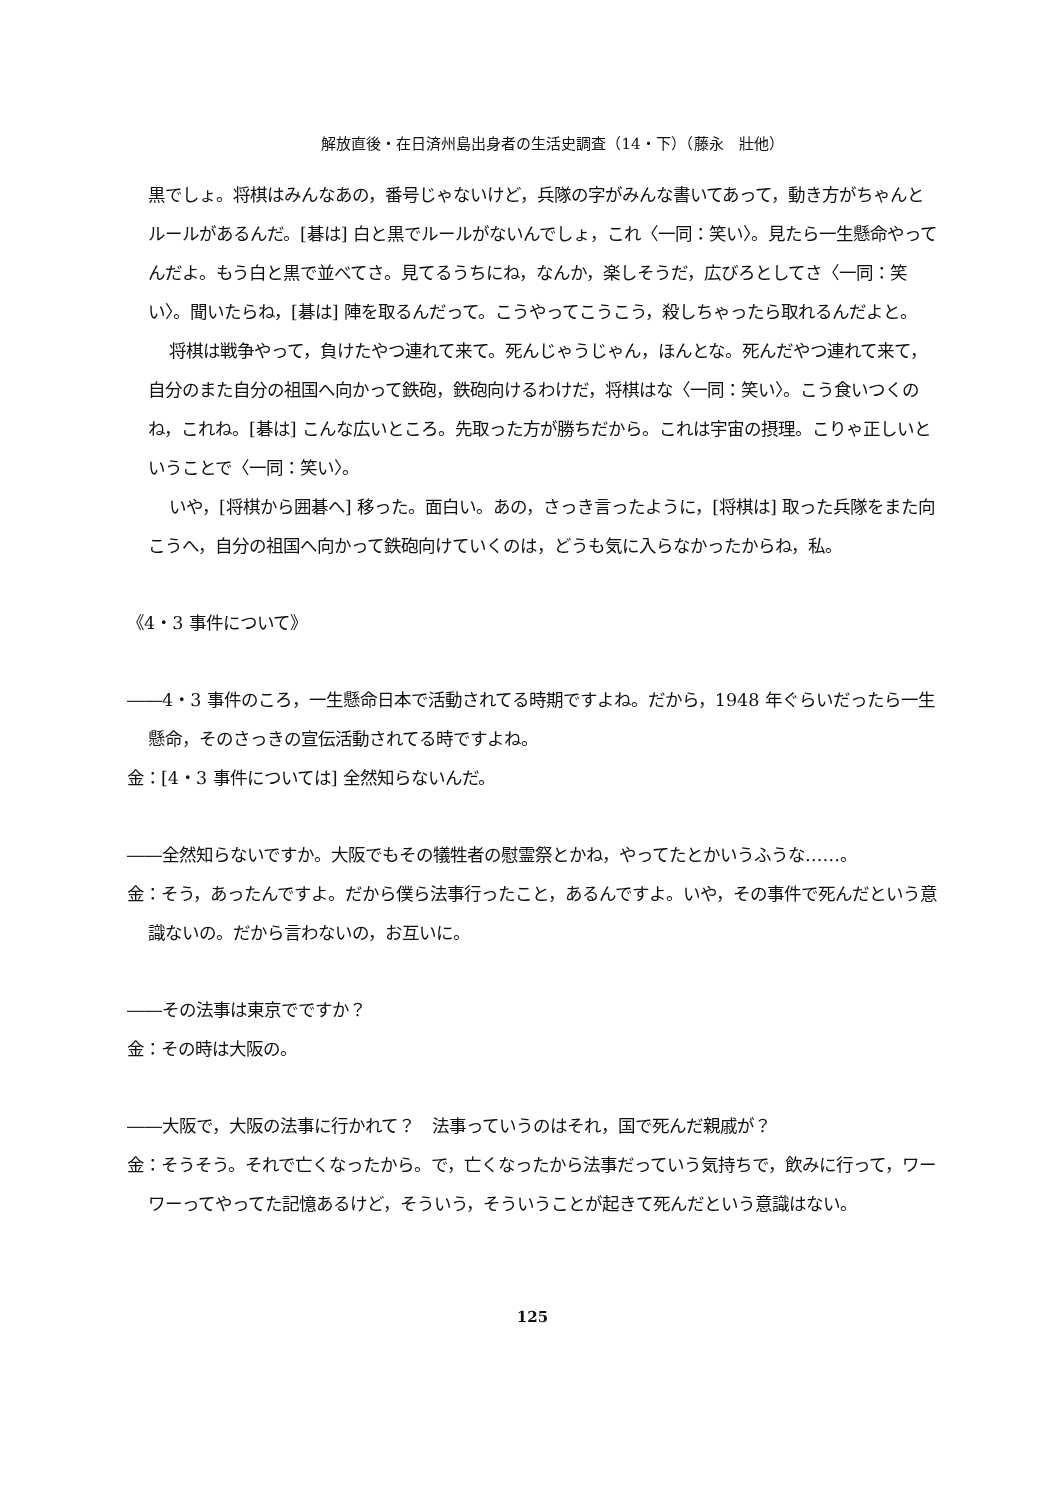解放直後・在日済州島出身者の生活史調査（14・下）（藤永　壯他）
黒でしょ。将棋はみんなあの，番号じゃないけど，兵隊の字がみんな書いてあって，動き方がちゃんとルールがあるんだ。[碁は] 白と黒でルールがないんでしょ，これ〈一同：笑い〉。見たら一生懸命やってんだよ。もう白と黒で並べてさ。見てるうちにね，なんか，楽しそうだ，広びろとしてさ〈一同：笑い〉。聞いたらね，[碁は] 陣を取るんだって。こうやってこうこう，殺しちゃったら取れるんだよと。
将棋は戦争やって，負けたやつ連れて来て。死んじゃうじゃん，ほんとな。死んだやつ連れて来て，自分のまた自分の祖国へ向かって鉄砲，鉄砲向けるわけだ，将棋はな〈一同：笑い〉。こう食いつくのね，これね。[碁は] こんな広いところ。先取った方が勝ちだから。これは宇宙の摂理。こりゃ正しいということで〈一同：笑い〉。
いや，[将棋から囲碁へ] 移った。面白い。あの，さっき言ったように，[将棋は] 取った兵隊をまた向こうへ，自分の祖国へ向かって鉄砲向けていくのは，どうも気に入らなかったからね，私。
《4・3 事件について》
――4・3 事件のころ，一生懸命日本で活動されてる時期ですよね。だから，1948 年ぐらいだったら一生懸命，そのさっきの宣伝活動されてる時ですよね。
金：[4・3 事件については] 全然知らないんだ。
――全然知らないですか。大阪でもその犠牲者の慰霊祭とかね，やってたとかいうふうな……。
金：そう，あったんですよ。だから僕ら法事行ったこと，あるんですよ。いや，その事件で死んだという意識ないの。だから言わないの，お互いに。
――その法事は東京でですか？
金：その時は大阪の。
――大阪で，大阪の法事に行かれて？　法事っていうのはそれ，国で死んだ親戚が？
金：そうそう。それで亡くなったから。で，亡くなったから法事だっていう気持ちで，飲みに行って，ワーワーってやってた記憶あるけど，そういう，そういうことが起きて死んだという意識はない。
125